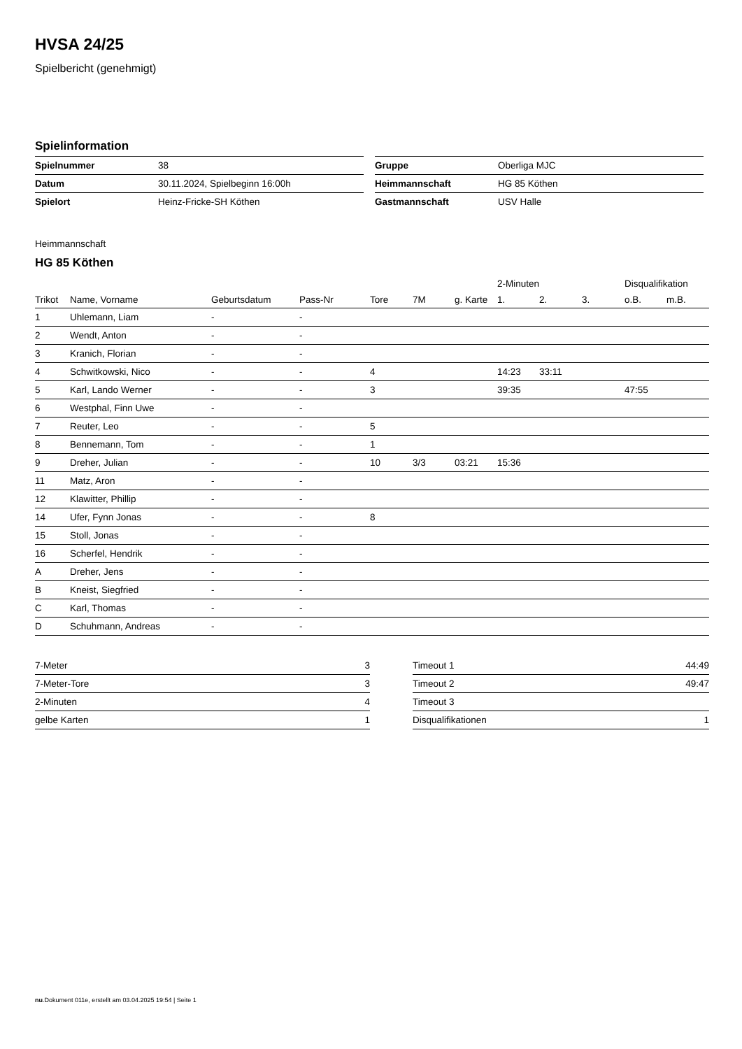HVSA 24/25
Spielbericht (genehmigt)
Spielinformation
| Spielnummer | 38 |
| Datum | 30.11.2024, Spielbeginn 16:00h |
| Spielort | Heinz-Fricke-SH Köthen |
| Gruppe | Oberliga MJC |
| Heimmannschaft | HG 85 Köthen |
| Gastmannschaft | USV Halle |
Heimmannschaft
HG 85 Köthen
| | | | | | | | 2-Minuten | | | Disqualifikation | |
| --- | --- | --- | --- | --- | --- | --- | --- | --- | --- | --- | --- |
| Trikot | Name, Vorname | Geburtsdatum | Pass-Nr | Tore | 7M | g. Karte | 1. | 2. | 3. | o.B. | m.B. |
| 1 | Uhlemann, Liam | - | - | | | | | | | | |
| 2 | Wendt, Anton | - | - | | | | | | | | |
| 3 | Kranich, Florian | - | - | | | | | | | | |
| 4 | Schwitkowski, Nico | - | - | 4 | | | 14:23 | 33:11 | | | |
| 5 | Karl, Lando Werner | - | - | 3 | | | 39:35 | | | 47:55 | |
| 6 | Westphal, Finn Uwe | - | - | | | | | | | | |
| 7 | Reuter, Leo | - | - | 5 | | | | | | | |
| 8 | Bennemann, Tom | - | - | 1 | | | | | | | |
| 9 | Dreher, Julian | - | - | 10 | 3/3 | 03:21 | 15:36 | | | | |
| 11 | Matz, Aron | - | - | | | | | | | | |
| 12 | Klawitter, Phillip | - | - | | | | | | | | |
| 14 | Ufer, Fynn Jonas | - | - | 8 | | | | | | | |
| 15 | Stoll, Jonas | - | - | | | | | | | | |
| 16 | Scherfel, Hendrik | - | - | | | | | | | | |
| A | Dreher, Jens | - | - | | | | | | | | |
| B | Kneist, Siegfried | - | - | | | | | | | | |
| C | Karl, Thomas | - | - | | | | | | | | |
| D | Schuhmann, Andreas | - | - | | | | | | | | |
| 7-Meter | 3 |
| 7-Meter-Tore | 3 |
| 2-Minuten | 4 |
| gelbe Karten | 1 |
| Timeout 1 | 44:49 |
| Timeout 2 | 49:47 |
| Timeout 3 | |
| Disqualifikationen | 1 |
nu.Dokument 011e, erstellt am 03.04.2025 19:54 | Seite 1